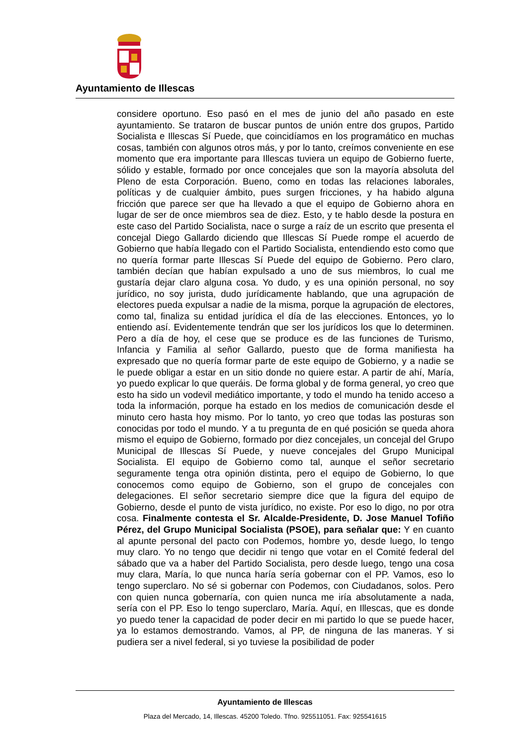Ayuntamiento de Illescas
considere oportuno. Eso pasó en el mes de junio del año pasado en este ayuntamiento. Se trataron de buscar puntos de unión entre dos grupos, Partido Socialista e Illescas Sí Puede, que coincidíamos en los programático en muchas cosas, también con algunos otros más, y por lo tanto, creímos conveniente en ese momento que era importante para Illescas tuviera un equipo de Gobierno fuerte, sólido y estable, formado por once concejales que son la mayoría absoluta del Pleno de esta Corporación. Bueno, como en todas las relaciones laborales, políticas y de cualquier ámbito, pues surgen fricciones, y ha habido alguna fricción que parece ser que ha llevado a que el equipo de Gobierno ahora en lugar de ser de once miembros sea de diez. Esto, y te hablo desde la postura en este caso del Partido Socialista, nace o surge a raíz de un escrito que presenta el concejal Diego Gallardo diciendo que Illescas Sí Puede rompe el acuerdo de Gobierno que había llegado con el Partido Socialista, entendiendo esto como que no quería formar parte Illescas Sí Puede del equipo de Gobierno. Pero claro, también decían que habían expulsado a uno de sus miembros, lo cual me gustaría dejar claro alguna cosa. Yo dudo, y es una opinión personal, no soy jurídico, no soy jurista, dudo jurídicamente hablando, que una agrupación de electores pueda expulsar a nadie de la misma, porque la agrupación de electores, como tal, finaliza su entidad jurídica el día de las elecciones. Entonces, yo lo entiendo así. Evidentemente tendrán que ser los jurídicos los que lo determinen. Pero a día de hoy, el cese que se produce es de las funciones de Turismo, Infancia y Familia al señor Gallardo, puesto que de forma manifiesta ha expresado que no quería formar parte de este equipo de Gobierno, y a nadie se le puede obligar a estar en un sitio donde no quiere estar. A partir de ahí, María, yo puedo explicar lo que queráis. De forma global y de forma general, yo creo que esto ha sido un vodevil mediático importante, y todo el mundo ha tenido acceso a toda la información, porque ha estado en los medios de comunicación desde el minuto cero hasta hoy mismo. Por lo tanto, yo creo que todas las posturas son conocidas por todo el mundo. Y a tu pregunta de en qué posición se queda ahora mismo el equipo de Gobierno, formado por diez concejales, un concejal del Grupo Municipal de Illescas Sí Puede, y nueve concejales del Grupo Municipal Socialista. El equipo de Gobierno como tal, aunque el señor secretario seguramente tenga otra opinión distinta, pero el equipo de Gobierno, lo que conocemos como equipo de Gobierno, son el grupo de concejales con delegaciones. El señor secretario siempre dice que la figura del equipo de Gobierno, desde el punto de vista jurídico, no existe. Por eso lo digo, no por otra cosa. Finalmente contesta el Sr. Alcalde-Presidente, D. Jose Manuel Tofiño Pérez, del Grupo Municipal Socialista (PSOE), para señalar que: Y en cuanto al apunte personal del pacto con Podemos, hombre yo, desde luego, lo tengo muy claro. Yo no tengo que decidir ni tengo que votar en el Comité federal del sábado que va a haber del Partido Socialista, pero desde luego, tengo una cosa muy clara, María, lo que nunca haría sería gobernar con el PP. Vamos, eso lo tengo superclaro. No sé si gobernar con Podemos, con Ciudadanos, solos. Pero con quien nunca gobernaría, con quien nunca me iría absolutamente a nada, sería con el PP. Eso lo tengo superclaro, María. Aquí, en Illescas, que es donde yo puedo tener la capacidad de poder decir en mi partido lo que se puede hacer, ya lo estamos demostrando. Vamos, al PP, de ninguna de las maneras. Y si pudiera ser a nivel federal, si yo tuviese la posibilidad de poder
Ayuntamiento de Illescas
Plaza del Mercado, 14, Illescas. 45200 Toledo. Tfno. 925511051. Fax: 925541615